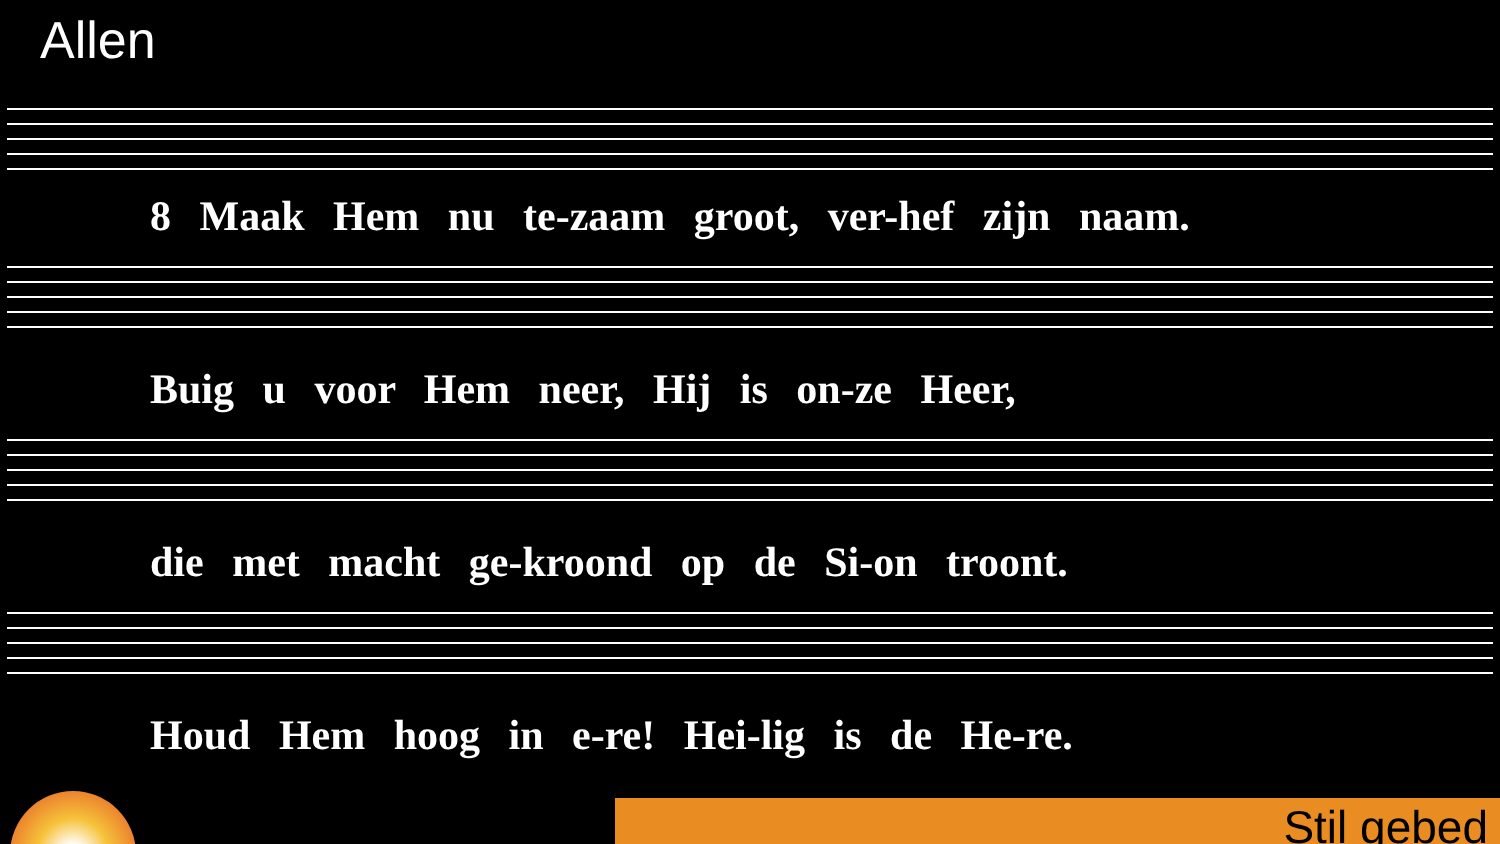Allen
8 Maak Hem nu te-zaam groot, ver-hef zijn naam.
Buig u voor Hem neer, Hij is on-ze Heer,
die met macht ge-kroond op de Si-on troont.
Houd Hem hoog in e-re! Hei-lig is de He-re.
Stil gebed